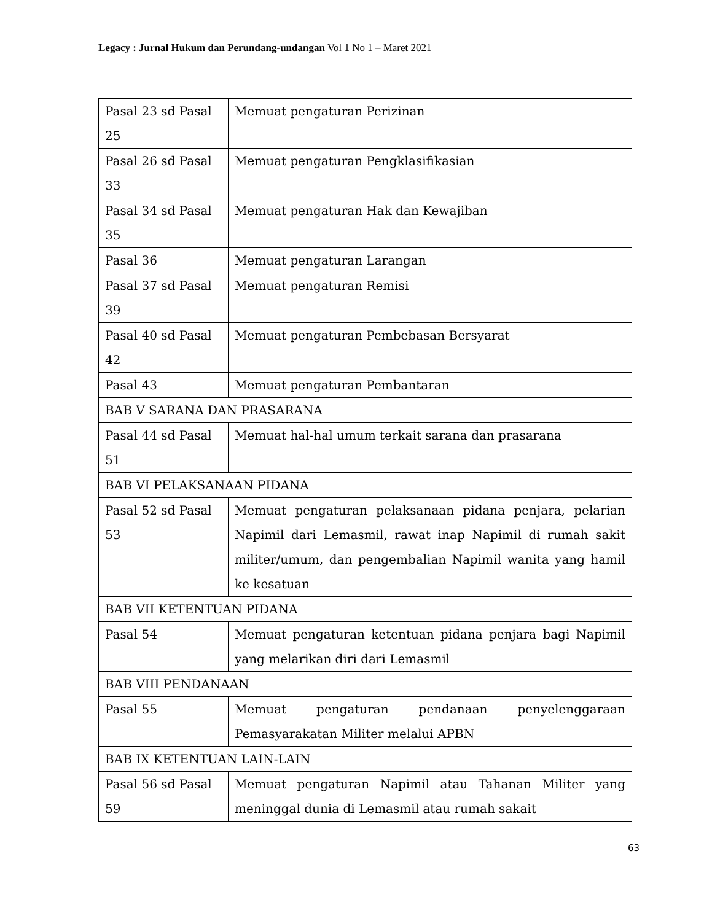Legacy : Jurnal Hukum dan Perundang-undangan Vol 1 No 1 – Maret 2021
| Pasal 23 sd Pasal 25 | Memuat pengaturan Perizinan |
| Pasal 26 sd Pasal 33 | Memuat pengaturan Pengklasifikasian |
| Pasal 34 sd Pasal 35 | Memuat pengaturan Hak dan Kewajiban |
| Pasal 36 | Memuat pengaturan Larangan |
| Pasal 37 sd Pasal 39 | Memuat pengaturan Remisi |
| Pasal 40 sd Pasal 42 | Memuat pengaturan Pembebasan Bersyarat |
| Pasal 43 | Memuat pengaturan Pembantaran |
| BAB V SARANA DAN PRASARANA | |
| Pasal 44 sd Pasal 51 | Memuat hal-hal umum terkait sarana dan prasarana |
| BAB VI PELAKSANAAN PIDANA | |
| Pasal 52 sd Pasal 53 | Memuat pengaturan pelaksanaan pidana penjara, pelarian Napimil dari Lemasmil, rawat inap Napimil di rumah sakit militer/umum, dan pengembalian Napimil wanita yang hamil ke kesatuan |
| BAB VII KETENTUAN PIDANA | |
| Pasal 54 | Memuat pengaturan ketentuan pidana penjara bagi Napimil yang melarikan diri dari Lemasmil |
| BAB VIII PENDANAAN | |
| Pasal 55 | Memuat pengaturan pendanaan penyelenggaraan Pemasyarakatan Militer melalui APBN |
| BAB IX KETENTUAN LAIN-LAIN | |
| Pasal 56 sd Pasal 59 | Memuat pengaturan Napimil atau Tahanan Militer yang meninggal dunia di Lemasmil atau rumah sakait |
63